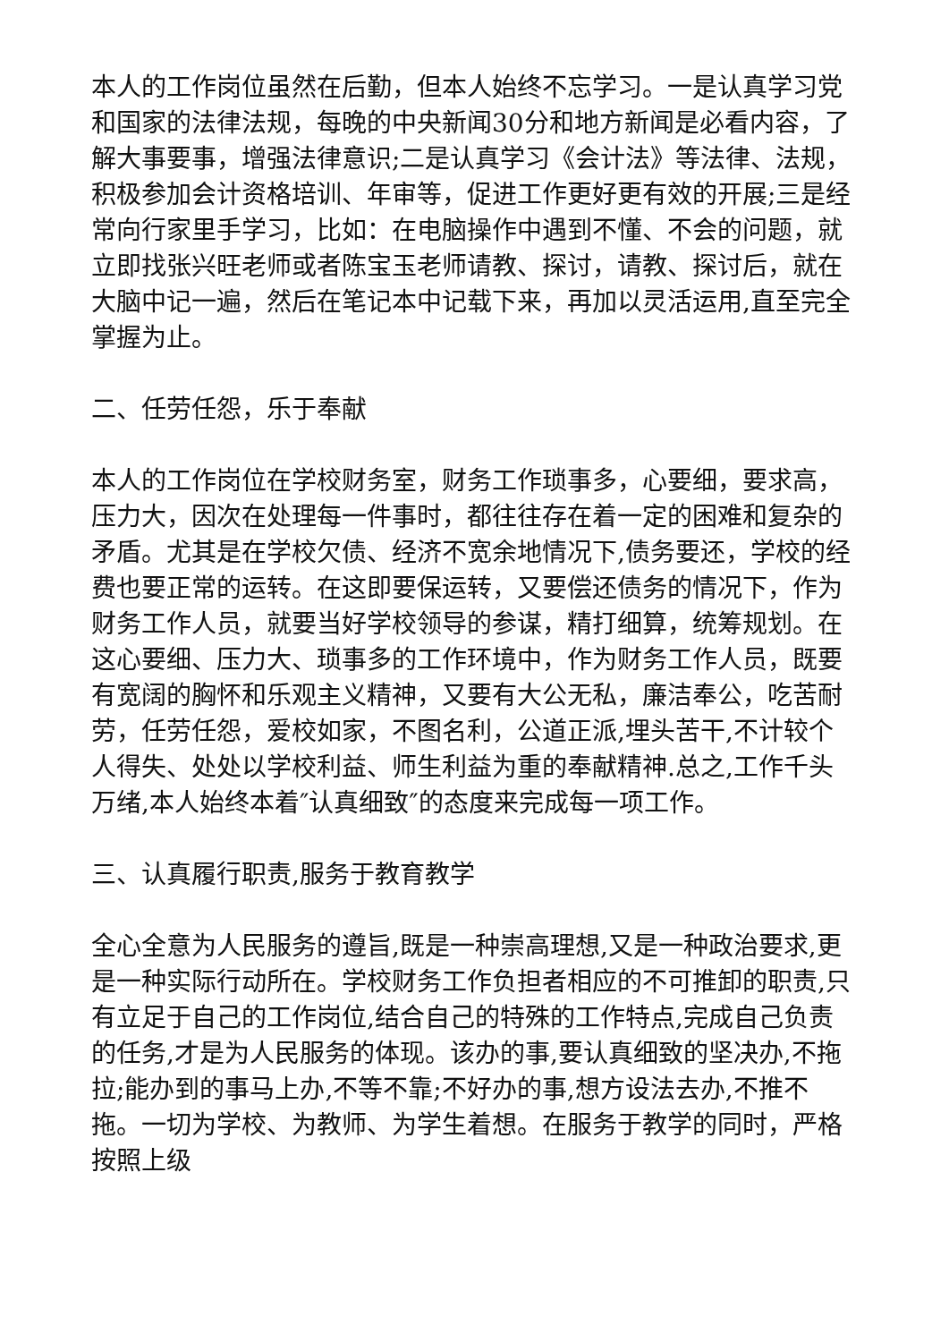本人的工作岗位虽然在后勤，但本人始终不忘学习。一是认真学习党和国家的法律法规，每晚的中央新闻30分和地方新闻是必看内容，了解大事要事，增强法律意识;二是认真学习《会计法》等法律、法规，积极参加会计资格培训、年审等，促进工作更好更有效的开展;三是经常向行家里手学习，比如：在电脑操作中遇到不懂、不会的问题，就立即找张兴旺老师或者陈宝玉老师请教、探讨，请教、探讨后，就在大脑中记一遍，然后在笔记本中记载下来，再加以灵活运用,直至完全掌握为止。
二、任劳任怨，乐于奉献
本人的工作岗位在学校财务室，财务工作琐事多，心要细，要求高，压力大，因次在处理每一件事时，都往往存在着一定的困难和复杂的矛盾。尤其是在学校欠债、经济不宽余地情况下,债务要还，学校的经费也要正常的运转。在这即要保运转，又要偿还债务的情况下，作为财务工作人员，就要当好学校领导的参谋，精打细算，统筹规划。在这心要细、压力大、琐事多的工作环境中，作为财务工作人员，既要有宽阔的胸怀和乐观主义精神，又要有大公无私，廉洁奉公，吃苦耐劳，任劳任怨，爱校如家，不图名利，公道正派,埋头苦干,不计较个人得失、处处以学校利益、师生利益为重的奉献精神.总之,工作千头万绪,本人始终本着″认真细致″的态度来完成每一项工作。
三、认真履行职责,服务于教育教学
全心全意为人民服务的遵旨,既是一种崇高理想,又是一种政治要求,更是一种实际行动所在。学校财务工作负担者相应的不可推卸的职责,只有立足于自己的工作岗位,结合自己的特殊的工作特点,完成自己负责的任务,才是为人民服务的体现。该办的事,要认真细致的坚决办,不拖拉;能办到的事马上办,不等不靠;不好办的事,想方设法去办,不推不拖。一切为学校、为教师、为学生着想。在服务于教学的同时，严格按照上级